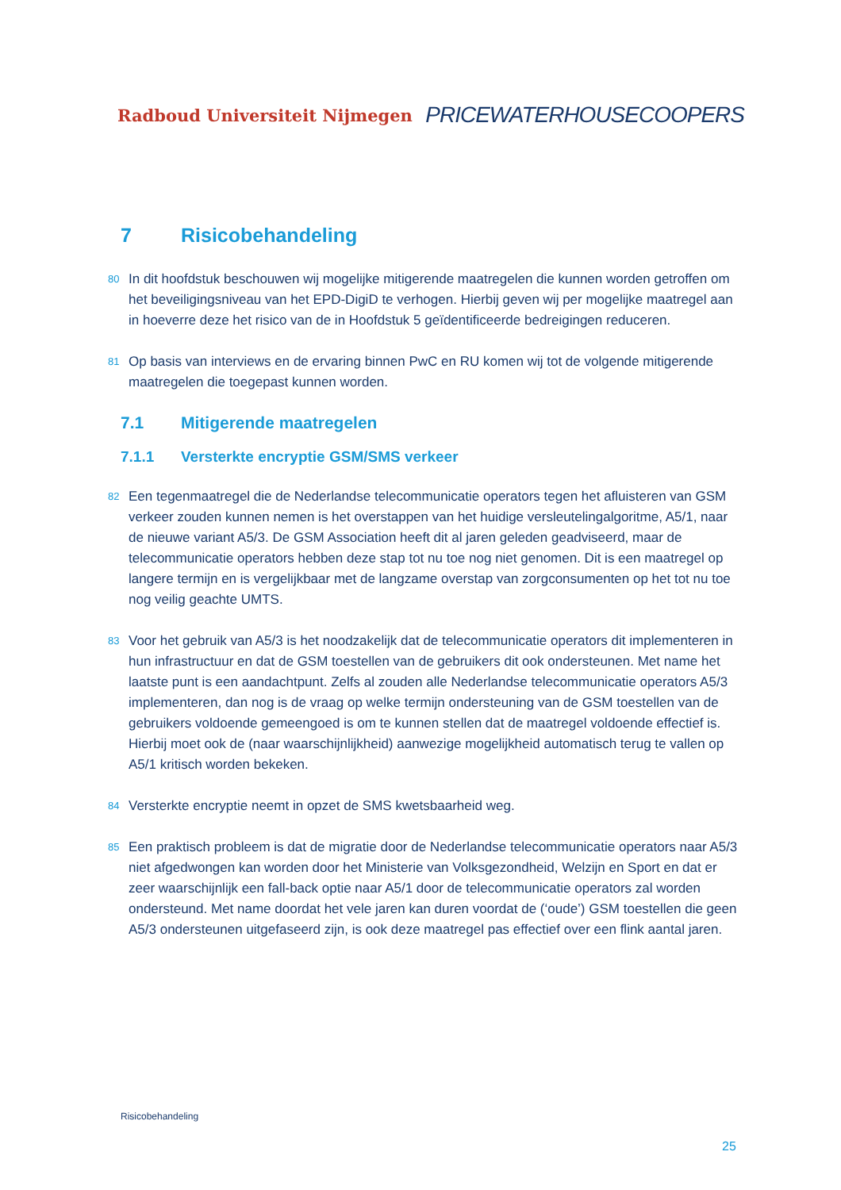Radboud Universiteit Nijmegen PRICEWATERHOUSECOOPERS
7 Risicobehandeling
80 In dit hoofdstuk beschouwen wij mogelijke mitigerende maatregelen die kunnen worden getroffen om het beveiligingsniveau van het EPD-DigiD te verhogen. Hierbij geven wij per mogelijke maatregel aan in hoeverre deze het risico van de in Hoofdstuk 5 geïdentificeerde bedreigingen reduceren.
81 Op basis van interviews en de ervaring binnen PwC en RU komen wij tot de volgende mitigerende maatregelen die toegepast kunnen worden.
7.1 Mitigerende maatregelen
7.1.1 Versterkte encryptie GSM/SMS verkeer
82 Een tegenmaatregel die de Nederlandse telecommunicatie operators tegen het afluisteren van GSM verkeer zouden kunnen nemen is het overstappen van het huidige versleutelingalgoritme, A5/1, naar de nieuwe variant A5/3. De GSM Association heeft dit al jaren geleden geadviseerd, maar de telecommunicatie operators hebben deze stap tot nu toe nog niet genomen. Dit is een maatregel op langere termijn en is vergelijkbaar met de langzame overstap van zorgconsumenten op het tot nu toe nog veilig geachte UMTS.
83 Voor het gebruik van A5/3 is het noodzakelijk dat de telecommunicatie operators dit implementeren in hun infrastructuur en dat de GSM toestellen van de gebruikers dit ook ondersteunen. Met name het laatste punt is een aandachtpunt. Zelfs al zouden alle Nederlandse telecommunicatie operators A5/3 implementeren, dan nog is de vraag op welke termijn ondersteuning van de GSM toestellen van de gebruikers voldoende gemeengoed is om te kunnen stellen dat de maatregel voldoende effectief is. Hierbij moet ook de (naar waarschijnlijkheid) aanwezige mogelijkheid automatisch terug te vallen op A5/1 kritisch worden bekeken.
84 Versterkte encryptie neemt in opzet de SMS kwetsbaarheid weg.
85 Een praktisch probleem is dat de migratie door de Nederlandse telecommunicatie operators naar A5/3 niet afgedwongen kan worden door het Ministerie van Volksgezondheid, Welzijn en Sport en dat er zeer waarschijnlijk een fall-back optie naar A5/1 door de telecommunicatie operators zal worden ondersteund. Met name doordat het vele jaren kan duren voordat de (‘oude’) GSM toestellen die geen A5/3 ondersteunen uitgefaseerd zijn, is ook deze maatregel pas effectief over een flink aantal jaren.
Risicobehandeling
25